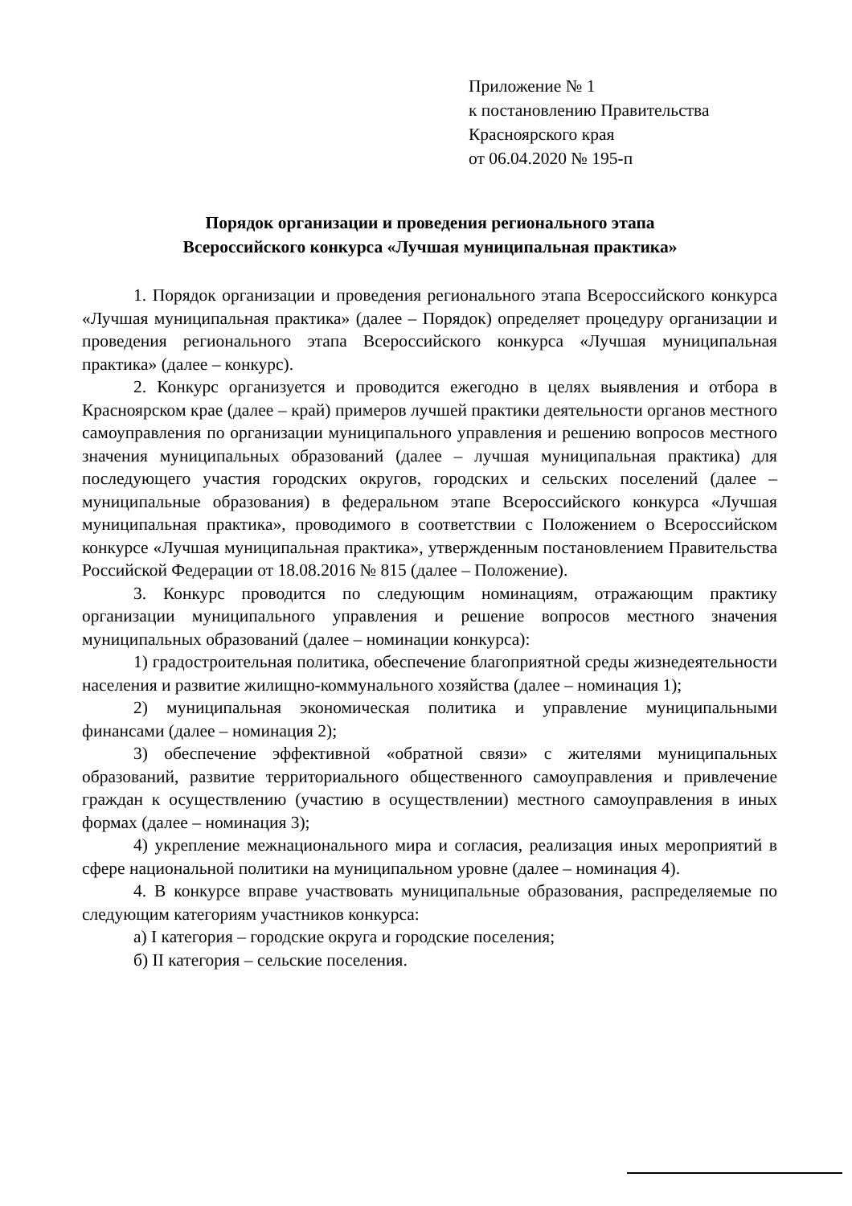Приложение № 1
к постановлению Правительства
Красноярского края
от 06.04.2020 № 195-п
Порядок организации и проведения регионального этапа
Всероссийского конкурса «Лучшая муниципальная практика»
1. Порядок организации и проведения регионального этапа Всероссийского конкурса «Лучшая муниципальная практика» (далее – Порядок) определяет процедуру организации и проведения регионального этапа Всероссийского конкурса «Лучшая муниципальная практика» (далее – конкурс).
2. Конкурс организуется и проводится ежегодно в целях выявления и отбора в Красноярском крае (далее – край) примеров лучшей практики деятельности органов местного самоуправления по организации муниципального управления и решению вопросов местного значения муниципальных образований (далее – лучшая муниципальная практика) для последующего участия городских округов, городских и сельских поселений (далее – муниципальные образования) в федеральном этапе Всероссийского конкурса «Лучшая муниципальная практика», проводимого в соответствии с Положением о Всероссийском конкурсе «Лучшая муниципальная практика», утвержденным постановлением Правительства Российской Федерации от 18.08.2016 № 815 (далее – Положение).
3. Конкурс проводится по следующим номинациям, отражающим практику организации муниципального управления и решение вопросов местного значения муниципальных образований (далее – номинации конкурса):
1) градостроительная политика, обеспечение благоприятной среды жизнедеятельности населения и развитие жилищно-коммунального хозяйства (далее – номинация 1);
2) муниципальная экономическая политика и управление муниципальными финансами (далее – номинация 2);
3) обеспечение эффективной «обратной связи» с жителями муниципальных образований, развитие территориального общественного самоуправления и привлечение граждан к осуществлению (участию в осуществлении) местного самоуправления в иных формах (далее – номинация 3);
4) укрепление межнационального мира и согласия, реализация иных мероприятий в сфере национальной политики на муниципальном уровне (далее – номинация 4).
4. В конкурсе вправе участвовать муниципальные образования, распределяемые по следующим категориям участников конкурса:
а) I категория – городские округа и городские поселения;
б) II категория – сельские поселения.